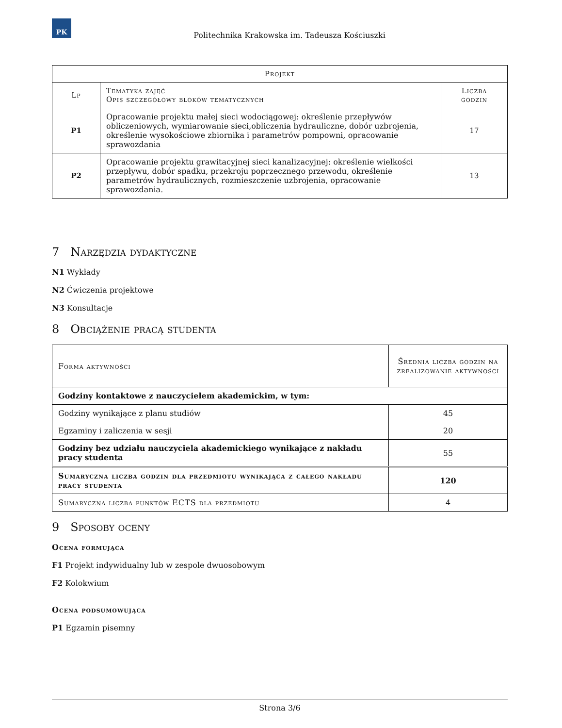PK
Politechnika Krakowska im. Tadeusza Kościuszki
| Projekt | | |
| --- | --- | --- |
| Lp | Tematyka zajęć Opis szczegółowy bloków tematycznych | Liczba godzin |
| P1 | Opracowanie projektu małej sieci wodociągowej: określenie przepływów obliczeniowych, wymiarowanie sieci,obliczenia hydrauliczne, dobór uzbrojenia, określenie wysokościowe zbiornika i parametrów pompowni, opracowanie sprawozdania | 17 |
| P2 | Opracowanie projektu grawitacyjnej sieci kanalizacyjnej: określenie wielkości przepływu, dobór spadku, przekroju poprzecznego przewodu, określenie parametrów hydraulicznych, rozmieszczenie uzbrojenia, opracowanie sprawozdania. | 13 |
7 Narzędzia dydaktyczne
N1 Wykłady
N2 Ćwiczenia projektowe
N3 Konsultacje
8 Obciążenie pracą studenta
| Forma aktywności | Średnia liczba godzin na zrealizowanie aktywności |
| Godziny kontaktowe z nauczycielem akademickim, w tym: | |
| Godziny wynikające z planu studiów | 45 |
| Egzaminy i zaliczenia w sesji | 20 |
| Godziny bez udziału nauczyciela akademickiego wynikające z nakładu pracy studenta | 55 |
| Sumaryczna liczba godzin dla przedmiotu wynikająca z całego nakładu pracy studenta | 120 |
| Sumaryczna liczba punktów ECTS dla przedmiotu | 4 |
9 Sposoby oceny
Ocena formująca
F1 Projekt indywidualny lub w zespole dwuosobowym
F2 Kolokwium
Ocena podsumowująca
P1 Egzamin pisemny
Strona 3/6